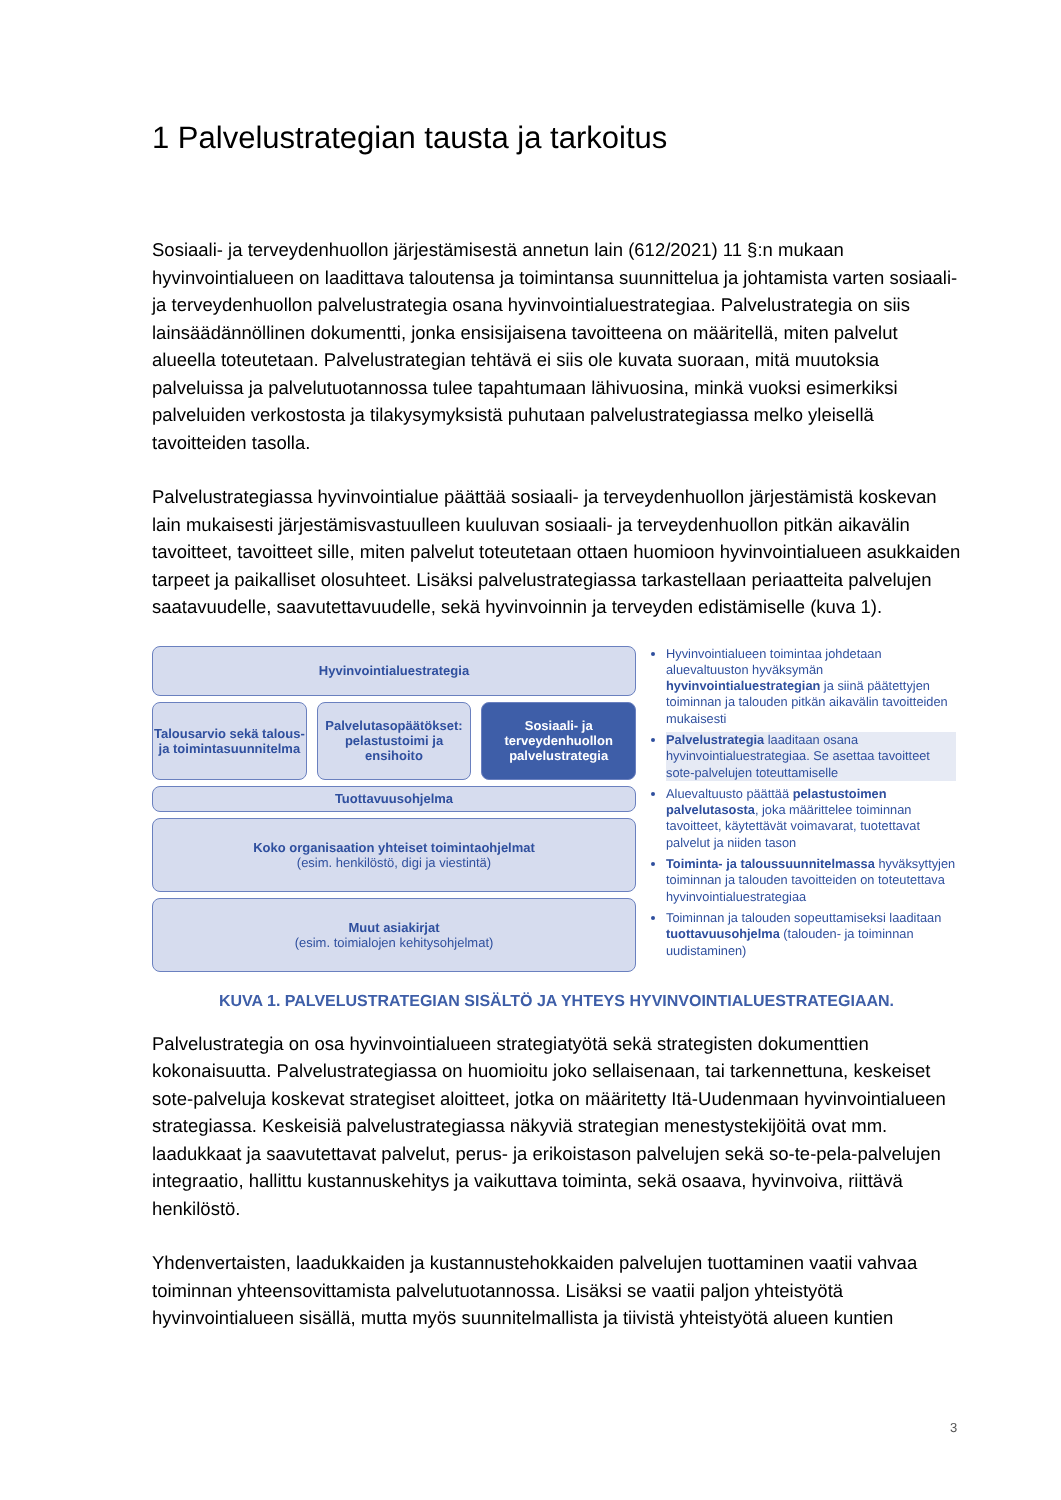1 Palvelustrategian tausta ja tarkoitus
Sosiaali- ja terveydenhuollon järjestämisestä annetun lain (612/2021) 11 §:n mukaan hyvinvointialueen on laadittava taloutensa ja toimintansa suunnittelua ja johtamista varten sosiaali- ja terveydenhuollon palvelustrategia osana hyvinvointialuestrategiaa. Palvelustrategia on siis lainsäädännöllinen dokumentti, jonka ensisijaisena tavoitteena on määritellä, miten palvelut alueella toteutetaan. Palvelustrategian tehtävä ei siis ole kuvata suoraan, mitä muutoksia palveluissa ja palvelutuotannossa tulee tapahtumaan lähivuosina, minkä vuoksi esimerkiksi palveluiden verkostosta ja tilakysymyksistä puhutaan palvelustrategiassa melko yleisellä tavoitteiden tasolla.
Palvelustrategiassa hyvinvointialue päättää sosiaali- ja terveydenhuollon järjestämistä koskevan lain mukaisesti järjestämisvastuulleen kuuluvan sosiaali- ja terveydenhuollon pitkän aikavälin tavoitteet, tavoitteet sille, miten palvelut toteutetaan ottaen huomioon hyvinvointialueen asukkaiden tarpeet ja paikalliset olosuhteet. Lisäksi palvelustrategiassa tarkastellaan periaatteita palvelujen saatavuudelle, saavutettavuudelle, sekä hyvinvoinnin ja terveyden edistämiselle (kuva 1).
Hyvinvointialuestrategia
Talousarvio sekä talous- ja toimintasuunnitelma
Palvelutasopäätökset: pelastustoimi ja ensihoito
Sosiaali- ja terveydenhuollon palvelustrategia
Tuottavuusohjelma
Koko organisaation yhteiset toimintaohjelmat
(esim. henkilöstö, digi ja viestintä)
Muut asiakirjat
(esim. toimialojen kehitysohjelmat)
Hyvinvointialueen toimintaa johdetaan aluevaltuuston hyväksymän hyvinvointialuestrategian ja siinä päätettyjen toiminnan ja talouden pitkän aikavälin tavoitteiden mukaisesti
Palvelustrategia laaditaan osana hyvinvointialuestrategiaa. Se asettaa tavoitteet sote-palvelujen toteuttamiselle
Aluevaltuusto päättää pelastustoimen palvelutasosta, joka määrittelee toiminnan tavoitteet, käytettävät voimavarat, tuotettavat palvelut ja niiden tason
Toiminta- ja taloussuunnitelmassa hyväksyttyjen toiminnan ja talouden tavoitteiden on toteutettava hyvinvointialuestrategiaa
Toiminnan ja talouden sopeuttamiseksi laaditaan tuottavuusohjelma (talouden- ja toiminnan uudistaminen)
KUVA 1. PALVELUSTRATEGIAN SISÄLTÖ JA YHTEYS HYVINVOINTIALUESTRATEGIAAN.
Palvelustrategia on osa hyvinvointialueen strategiatyötä sekä strategisten dokumenttien kokonaisuutta. Palvelustrategiassa on huomioitu joko sellaisenaan, tai tarkennettuna, keskeiset sote-palveluja koskevat strategiset aloitteet, jotka on määritetty Itä-Uudenmaan hyvinvointialueen strategiassa. Keskeisiä palvelustrategiassa näkyviä strategian menestystekijöitä ovat mm. laadukkaat ja saavutettavat palvelut, perus- ja erikoistason palvelujen sekä so-te-pela-palvelujen integraatio, hallittu kustannuskehitys ja vaikuttava toiminta, sekä osaava, hyvinvoiva, riittävä henkilöstö.
Yhdenvertaisten, laadukkaiden ja kustannustehokkaiden palvelujen tuottaminen vaatii vahvaa toiminnan yhteensovittamista palvelutuotannossa. Lisäksi se vaatii paljon yhteistyötä hyvinvointialueen sisällä, mutta myös suunnitelmallista ja tiivistä yhteistyötä alueen kuntien
3